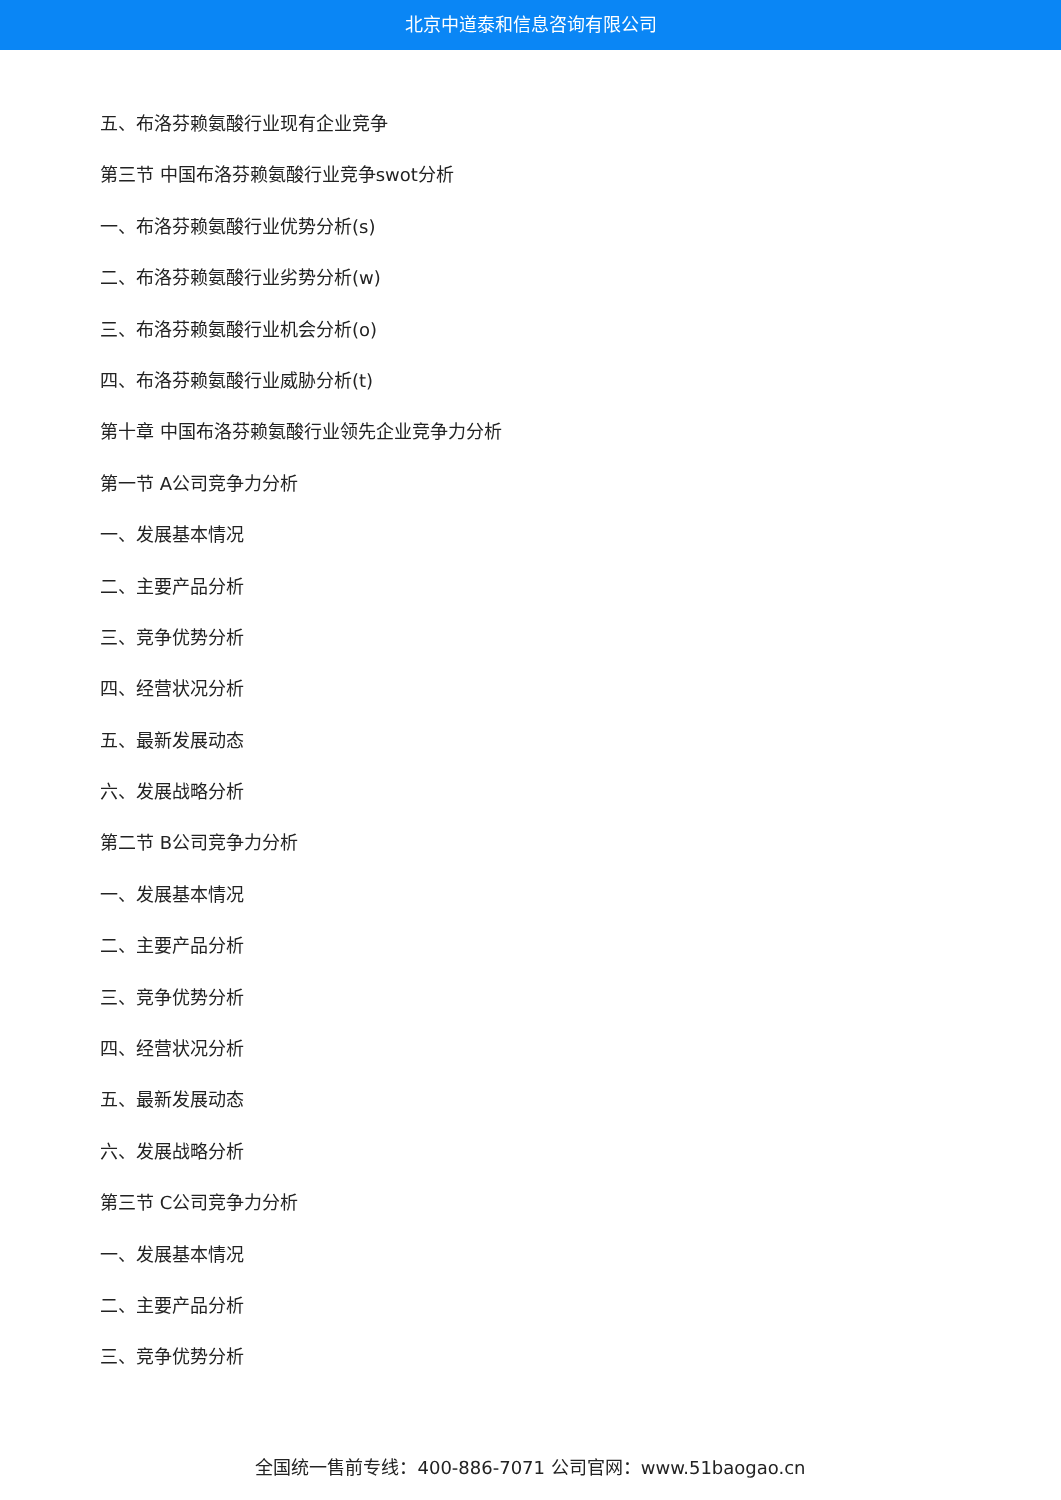北京中道泰和信息咨询有限公司
五、布洛芬赖氨酸行业现有企业竞争
第三节 中国布洛芬赖氨酸行业竞争swot分析
一、布洛芬赖氨酸行业优势分析(s)
二、布洛芬赖氨酸行业劣势分析(w)
三、布洛芬赖氨酸行业机会分析(o)
四、布洛芬赖氨酸行业威胁分析(t)
第十章 中国布洛芬赖氨酸行业领先企业竞争力分析
第一节 A公司竞争力分析
一、发展基本情况
二、主要产品分析
三、竞争优势分析
四、经营状况分析
五、最新发展动态
六、发展战略分析
第二节 B公司竞争力分析
一、发展基本情况
二、主要产品分析
三、竞争优势分析
四、经营状况分析
五、最新发展动态
六、发展战略分析
第三节 C公司竞争力分析
一、发展基本情况
二、主要产品分析
三、竞争优势分析
全国统一售前专线：400-886-7071 公司官网：www.51baogao.cn